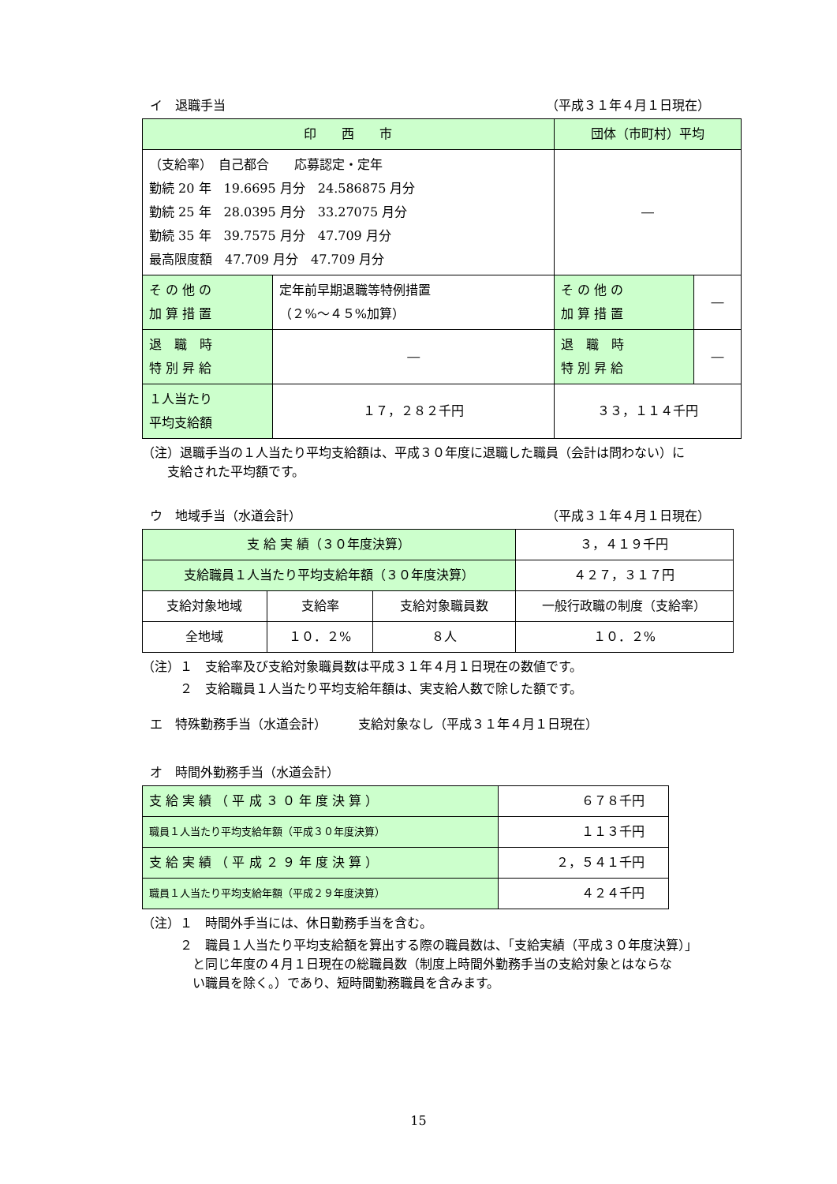イ　退職手当 （平成３１年４月１日現在）
| 印 西 市 | | 団体（市町村）平均 | |
| --- | --- | --- | --- |
| （支給率） 自己都合 応募認定・定年 勤続 20 年 19.6695 月分 24.586875 月分 勤続 25 年 28.0395 月分 33.27075 月分 勤続 35 年 39.7575 月分 47.709 月分 最高限度額 47.709 月分 47.709 月分 | | ― | |
| そ の 他 の 加 算 措 置 | 定年前早期退職等特例措置 （２%～４５%加算） | そ の 他 の 加 算 措 置 | ― |
| 退 職 時 特 別 昇 給 | ― | 退 職 時 特 別 昇 給 | ― |
| １人当たり 平均支給額 | １７，２８２千円 | ３３，１１４千円 | |
（注）退職手当の１人当たり平均支給額は、平成３０年度に退職した職員（会計は問わない）に
　　支給された平均額です。
ウ　地域手当（水道会計） （平成３１年４月１日現在）
| 支 給 実 績（３０年度決算） | | | ３，４１９千円 |
| 支給職員１人当たり平均支給年額（３０年度決算） | | | ４２７，３１７円 |
| 支給対象地域 | 支給率 | 支給対象職員数 | 一般行政職の制度（支給率） |
| 全地域 | １０．２% | ８人 | １０．２% |
（注）１　支給率及び支給対象職員数は平成３１年４月１日現在の数値です。
　　　２　支給職員１人当たり平均支給年額は、実支給人数で除した額です。
エ　特殊勤務手当（水道会計）　　　支給対象なし（平成３１年４月１日現在）
オ　時間外勤務手当（水道会計）
| 支 給 実 績 （ 平 成 ３ ０ 年 度 決 算 ） | ６７８千円 |
| 職員１人当たり平均支給年額（平成３０年度決算） | １１３千円 |
| 支 給 実 績 （ 平 成 ２ ９ 年 度 決 算 ） | ２，５４１千円 |
| 職員１人当たり平均支給年額（平成２９年度決算） | ４２４千円 |
（注）１　時間外手当には、休日勤務手当を含む。
２　職員１人当たり平均支給額を算出する際の職員数は、「支給実績（平成３０年度決算）」
　と同じ年度の４月１日現在の総職員数（制度上時間外勤務手当の支給対象とはならな
　い職員を除く。）であり、短時間勤務職員を含みます。
15